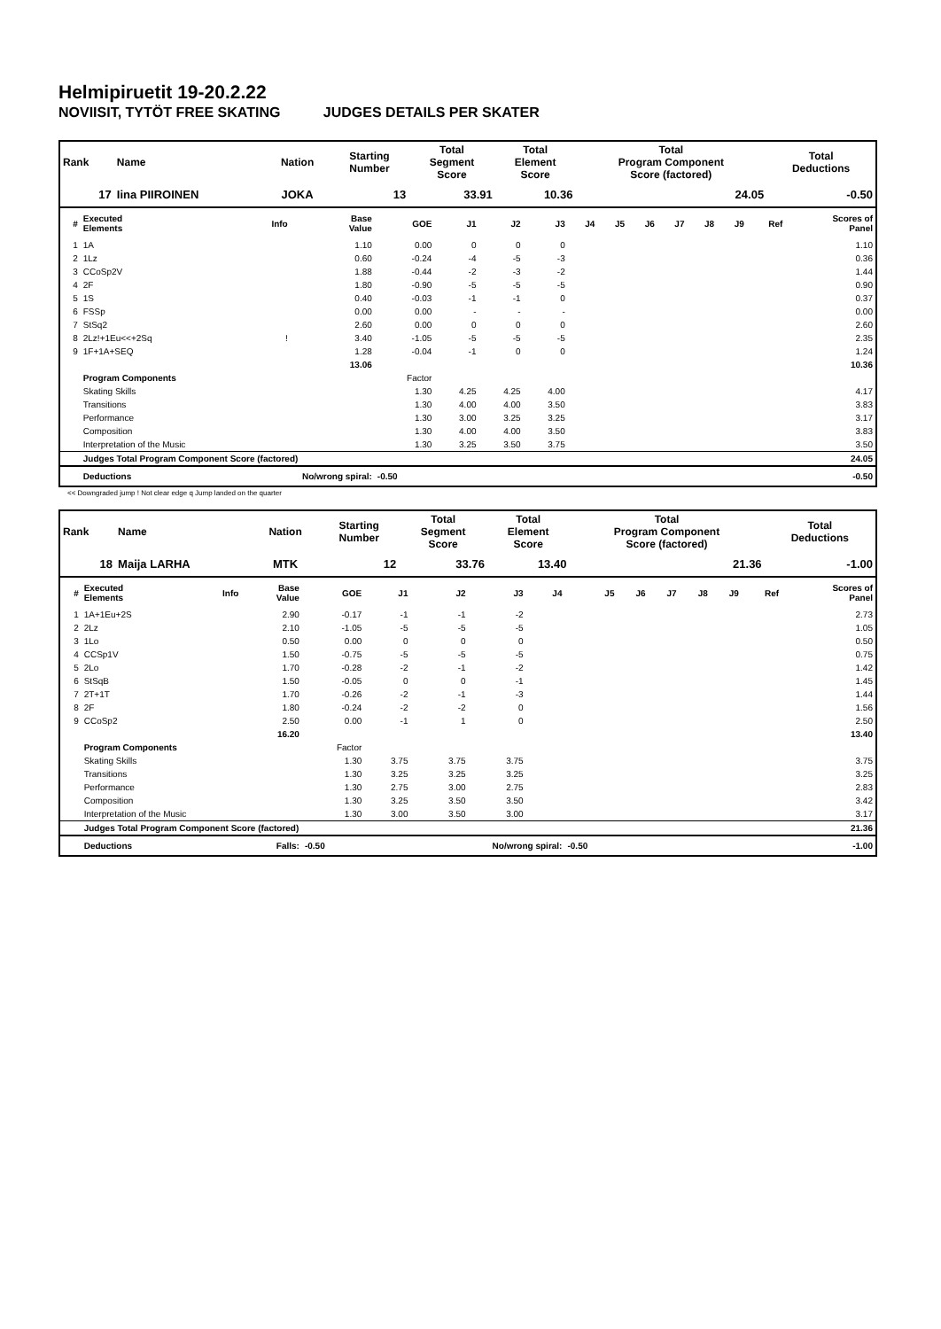Helmipiruetit 19-20.2.22
NOVIISIT, TYTÖT FREE SKATING JUDGES DETAILS PER SKATER
| Rank | Name | Nation | Starting Number | Total Segment Score | Total Element Score | Total Program Component Score (factored) | Total Deductions |
| --- | --- | --- | --- | --- | --- | --- | --- |
| 17 | Iina PIIROINEN | JOKA | 13 | 33.91 | 10.36 | 24.05 | -0.50 |
| # | Executed Elements | Info | Base Value | GOE | J1 | J2 | J3 | J4 | J5 | J6 | J7 | J8 | J9 | Ref | Scores of Panel |
| --- | --- | --- | --- | --- | --- | --- | --- | --- | --- | --- | --- | --- | --- | --- | --- |
| 1 | 1A | | 1.10 | 0.00 | 0 | 0 | 0 | | | | | | | | 1.10 |
| 2 | 1Lz | | 0.60 | -0.24 | -4 | -5 | -3 | | | | | | | | 0.36 |
| 3 | CCoSp2V | | 1.88 | -0.44 | -2 | -3 | -2 | | | | | | | | 1.44 |
| 4 | 2F | | 1.80 | -0.90 | -5 | -5 | -5 | | | | | | | | 0.90 |
| 5 | 1S | | 0.40 | -0.03 | -1 | -1 | 0 | | | | | | | | 0.37 |
| 6 | FSSp | | 0.00 | 0.00 | - | - | - | | | | | | | | 0.00 |
| 7 | StSq2 | | 2.60 | 0.00 | 0 | 0 | 0 | | | | | | | | 2.60 |
| 8 | 2Lz!+1Eu<<+2Sq | ! | 3.40 | -1.05 | -5 | -5 | -5 | | | | | | | | 2.35 |
| 9 | 1F+1A+SEQ | | 1.28 | -0.04 | -1 | 0 | 0 | | | | | | | | 1.24 |
| | | | 13.06 | | | | | | | | | | | | 10.36 |
| | Program Components | | | Factor | | | | | | | | | | | |
| | Skating Skills | | | 1.30 | 4.25 | 4.25 | 4.00 | | | | | | | | 4.17 |
| | Transitions | | | 1.30 | 4.00 | 4.00 | 3.50 | | | | | | | | 3.83 |
| | Performance | | | 1.30 | 3.00 | 3.25 | 3.25 | | | | | | | | 3.17 |
| | Composition | | | 1.30 | 4.00 | 4.00 | 3.50 | | | | | | | | 3.83 |
| | Interpretation of the Music | | | 1.30 | 3.25 | 3.50 | 3.75 | | | | | | | | 3.50 |
| | Judges Total Program Component Score (factored) | | | | | | | | | | | | | | 24.05 |
| | Deductions | No/wrong spiral: | | -0.50 | | | | | | | | | | | -0.50 |
<< Downgraded jump ! Not clear edge q Jump landed on the quarter
| Rank | Name | Nation | Starting Number | Total Segment Score | Total Element Score | Total Program Component Score (factored) | Total Deductions |
| --- | --- | --- | --- | --- | --- | --- | --- |
| 18 | Maija LARHA | MTK | 12 | 33.76 | 13.40 | 21.36 | -1.00 |
| # | Executed Elements | Info | Base Value | GOE | J1 | J2 | J3 | J4 | J5 | J6 | J7 | J8 | J9 | Ref | Scores of Panel |
| --- | --- | --- | --- | --- | --- | --- | --- | --- | --- | --- | --- | --- | --- | --- | --- |
| 1 | 1A+1Eu+2S | | 2.90 | -0.17 | -1 | -1 | -2 | | | | | | | | 2.73 |
| 2 | 2Lz | | 2.10 | -1.05 | -5 | -5 | -5 | | | | | | | | 1.05 |
| 3 | 1Lo | | 0.50 | 0.00 | 0 | 0 | 0 | | | | | | | | 0.50 |
| 4 | CCSp1V | | 1.50 | -0.75 | -5 | -5 | -5 | | | | | | | | 0.75 |
| 5 | 2Lo | | 1.70 | -0.28 | -2 | -1 | -2 | | | | | | | | 1.42 |
| 6 | StSqB | | 1.50 | -0.05 | 0 | 0 | -1 | | | | | | | | 1.45 |
| 7 | 2T+1T | | 1.70 | -0.26 | -2 | -1 | -3 | | | | | | | | 1.44 |
| 8 | 2F | | 1.80 | -0.24 | -2 | -2 | 0 | | | | | | | | 1.56 |
| 9 | CCoSp2 | | 2.50 | 0.00 | -1 | 1 | 0 | | | | | | | | 2.50 |
| | | | 16.20 | | | | | | | | | | | | 13.40 |
| | Program Components | | | Factor | | | | | | | | | | | |
| | Skating Skills | | | 1.30 | 3.75 | 3.75 | 3.75 | | | | | | | | 3.75 |
| | Transitions | | | 1.30 | 3.25 | 3.25 | 3.25 | | | | | | | | 3.25 |
| | Performance | | | 1.30 | 2.75 | 3.00 | 2.75 | | | | | | | | 2.83 |
| | Composition | | | 1.30 | 3.25 | 3.50 | 3.50 | | | | | | | | 3.42 |
| | Interpretation of the Music | | | 1.30 | 3.00 | 3.50 | 3.00 | | | | | | | | 3.17 |
| | Judges Total Program Component Score (factored) | | | | | | | | | | | | | | 21.36 |
| | Deductions | Falls: | | -0.50 | | No/wrong spiral: | | | -0.50 | | | | | | -1.00 |